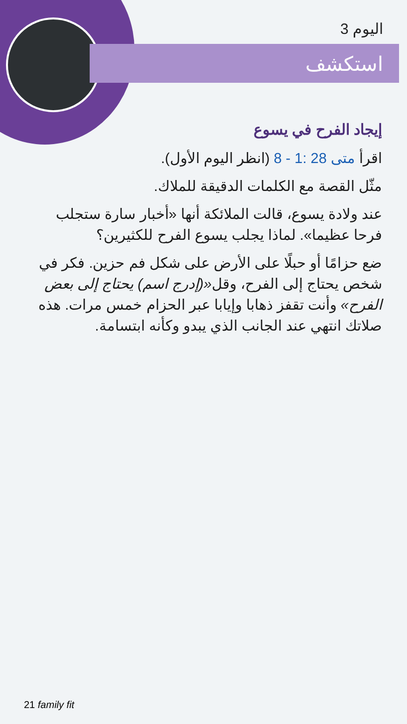اليوم 3
استكشف
إيجاد الفرح في يسوع
اقرأ متى 28 :1 - 8 (انظر اليوم الأول).
مثّل القصة مع الكلمات الدقيقة للملاك.
عند ولادة يسوع، قالت الملائكة أنها «أخبار سارة ستجلب فرحا عظيما». لماذا يجلب يسوع الفرح للكثيرين؟
ضع حزامًا أو حبلًا على الأرض على شكل فم حزين. فكر في شخص يحتاج إلى الفرح، وقل«(إدرج اسم) يحتاج إلى بعض الفرح» وأنت تقفز ذهابا وإيابا عبر الحزام خمس مرات. هذه صلاتك انتهي عند الجانب الذي يبدو وكأنه ابتسامة.
21 family fit